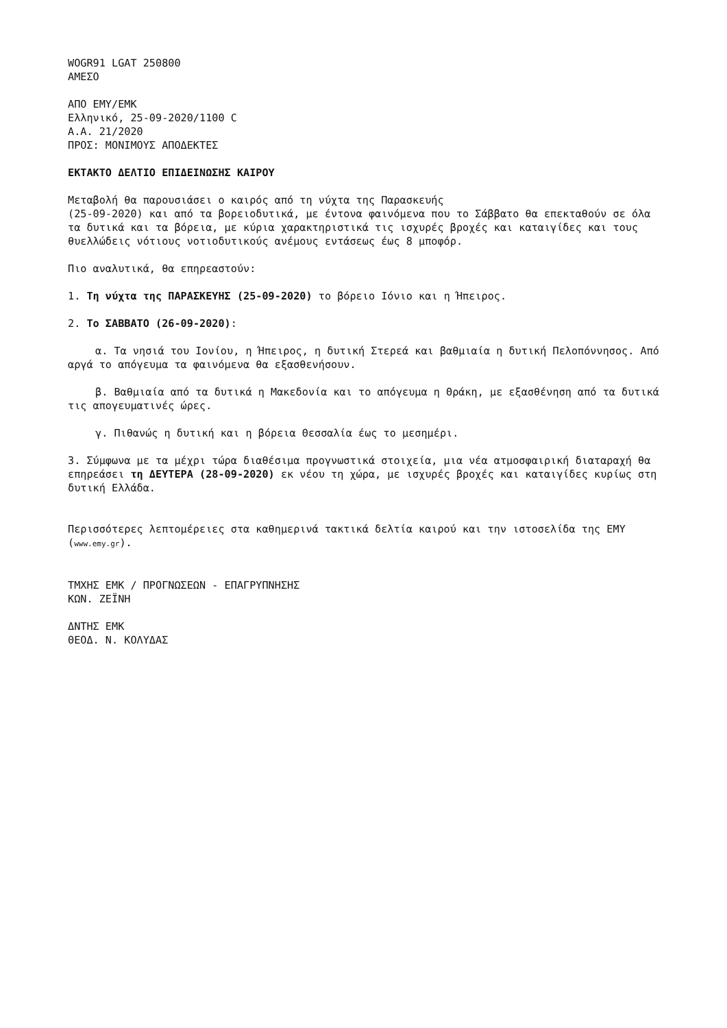WOGR91 LGAT 250800
ΑΜΕΣΟ
ΑΠΟ ΕΜΥ/ΕΜΚ
Ελληνικό, 25-09-2020/1100 C
Α.Α. 21/2020
ΠΡΟΣ: ΜΟΝΙΜΟΥΣ ΑΠΟΔΕΚΤΕΣ
ΕΚΤΑΚΤΟ ΔΕΛΤΙΟ ΕΠΙΔΕΙΝΩΣΗΣ ΚΑΙΡΟΥ
Μεταβολή θα παρουσιάσει ο καιρός από τη νύχτα της Παρασκευής
(25-09-2020) και από τα βορειοδυτικά, με έντονα φαινόμενα που το Σάββατο θα επεκταθούν σε όλα τα δυτικά και τα βόρεια, με κύρια χαρακτηριστικά τις ισχυρές βροχές και καταιγίδες και τους θυελλώδεις νότιους νοτιοδυτικούς ανέμους εντάσεως έως 8 μποφόρ.
Πιο αναλυτικά, θα επηρεαστούν:
1. Τη νύχτα της ΠΑΡΑΣΚΕΥΗΣ (25-09-2020) το βόρειο Ιόνιο και η Ήπειρος.
2. Το ΣΑΒΒΑΤΟ (26-09-2020):
α. Τα νησιά του Ιονίου, η Ήπειρος, η δυτική Στερεά και βαθμιαία η δυτική Πελοπόννησος. Από αργά το απόγευμα τα φαινόμενα θα εξασθενήσουν.
β. Βαθμιαία από τα δυτικά η Μακεδονία και το απόγευμα η Θράκη, με εξασθένηση από τα δυτικά τις απογευματινές ώρες.
γ. Πιθανώς η δυτική και η βόρεια Θεσσαλία έως το μεσημέρι.
3. Σύμφωνα με τα μέχρι τώρα διαθέσιμα προγνωστικά στοιχεία, μια νέα ατμοσφαιρική διαταραχή θα επηρεάσει τη ΔΕΥΤΕΡΑ (28-09-2020) εκ νέου τη χώρα, με ισχυρές βροχές και καταιγίδες κυρίως στη δυτική Ελλάδα.
Περισσότερες λεπτομέρειες στα καθημερινά τακτικά δελτία καιρού και την ιστοσελίδα της ΕΜΥ (www.emy.gr).
ΤΜΧΗΣ ΕΜΚ / ΠΡΟΓΝΩΣΕΩΝ - ΕΠΑΓΡΥΠΝΗΣΗΣ
ΚΩΝ. ΖΕΪΝΗ
ΔΝΤΗΣ ΕΜΚ
ΘΕΟΔ. Ν. ΚΟΛΥΔΑΣ